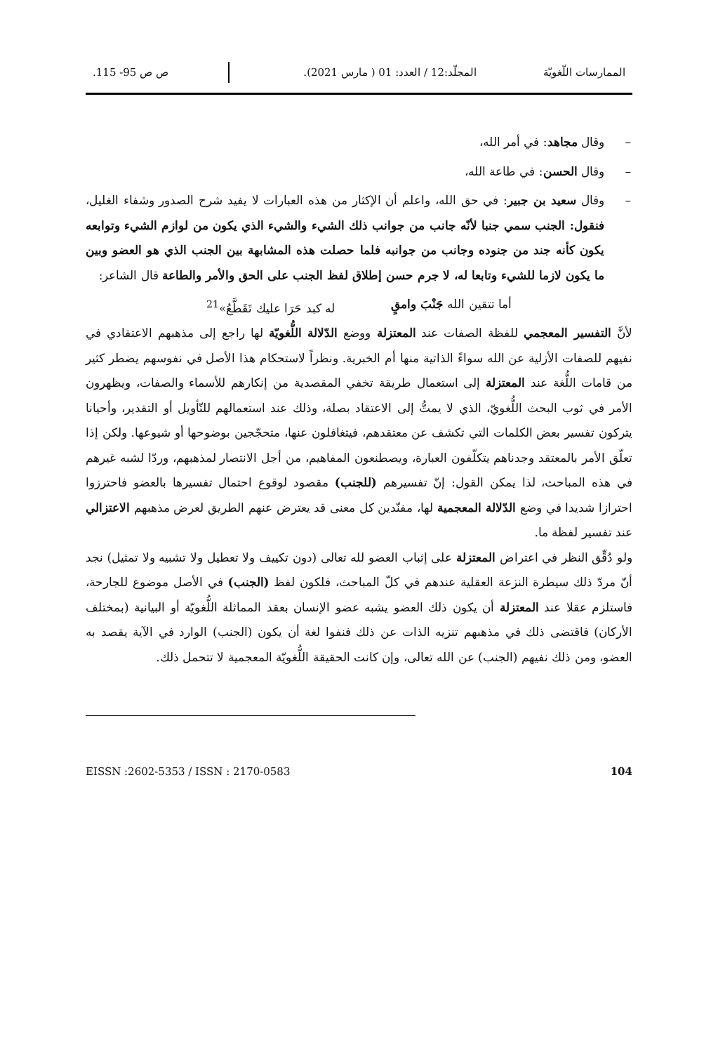الممارسات اللّغويّة المجلّد:12 / العدد: 01 ( مارس 2021). ص ص 95- 115.
– وقال مجاهد: في أمر الله،
– وقال الحسن: في طاعة الله،
– وقال سعيد بن جبير: في حق الله، واعلم أن الإكثار من هذه العبارات لا يفيد شرح الصدور وشفاء الغليل، فنقول: الجنب سمي جنبا لأنّه جانب من جوانب ذلك الشيء والشيء الذي يكون من لوازم الشيء وتوابعه يكون كأنه جند من جنوده وجانب من جوانبه فلما حصلت هذه المشابهة بين الجنب الذي هو العضو وبين ما يكون لازما للشيء وتابعا له، لا جرم حسن إطلاق لفظ الجنب على الحق والأمر والطاعة قال الشاعر:
أما تتقين الله جَنْبَ وامقٍ له كبد حَرَا عليك تَقَطَّعُ»<sup>21</sup>
لأنَّ التفسير المعجمي للفظة الصفات عند المعتزلة ووضع الدّلالة اللُّغويّة لها راجع إلى مذهبهم الاعتقادي في نفيهم للصفات الأزلية عن الله سواءً الذاتية منها أم الخبرية. ونظراً لاستحكام هذا الأصل في نفوسهم يضطر كثير من قامات اللُّغة عند المعتزلة إلى استعمال طريقة تخفي المقصدية من إنكارهم للأسماء والصفات، ويظهرون الأمر في ثوب البحث اللُّغويّ، الذي لا يمتُّ إلى الاعتقاد بصلة، وذلك عند استعمالهم للتّأويل أو التقدير، وأحيانا يتركون تفسير بعض الكلمات التي تكشف عن معتقدهم، فيتغافلون عنها، متحجّجين بوضوحها أو شيوعها. ولكن إذا تعلّق الأمر بالمعتقد وجدناهم يتكلّفون العبارة، ويصطنعون المفاهيم، من أجل الانتصار لمذهبهم، وردّا لشبه غيرهم في هذه المباحث، لذا يمكن القول: إنّ تفسيرهم (للجنب) مقصود لوقوع احتمال تفسيرها بالعضو فاحترزوا احترازا شديدا في وضع الدّلالة المعجمية لها، مفنّدين كل معنى قد يعترض عنهم الطريق لعرض مذهبهم الاعتزالي عند تفسير لفظة ما.
ولو دُقِّق النظر في اعتراض المعتزلة على إثباب العضو لله تعالى (دون تكييف ولا تعطيل ولا تشبيه ولا تمثيل) نجد أنّ مردّ ذلك سيطرة النزعة العقلية عندهم في كلّ المباحث، فلكون لفظ (الجنب) في الأصل موضوع للجارحة، فاستلزم عقلا عند المعتزلة أن يكون ذلك العضو يشبه عضو الإنسان بعقد المماثلة اللُّغويّة أو البيانية (بمختلف الأركان) فاقتضى ذلك في مذهبهم تنزيه الذات عن ذلك فنفوا لغة أن يكون (الجنب) الوارد في الآية يقصد به العضو، ومن ذلك نفيهم (الجنب) عن الله تعالى، وإن كانت الحقيقة اللُّغويّة المعجمية لا تتحمل ذلك.
EISSN :2602-5353 / ISSN : 2170-0583 104